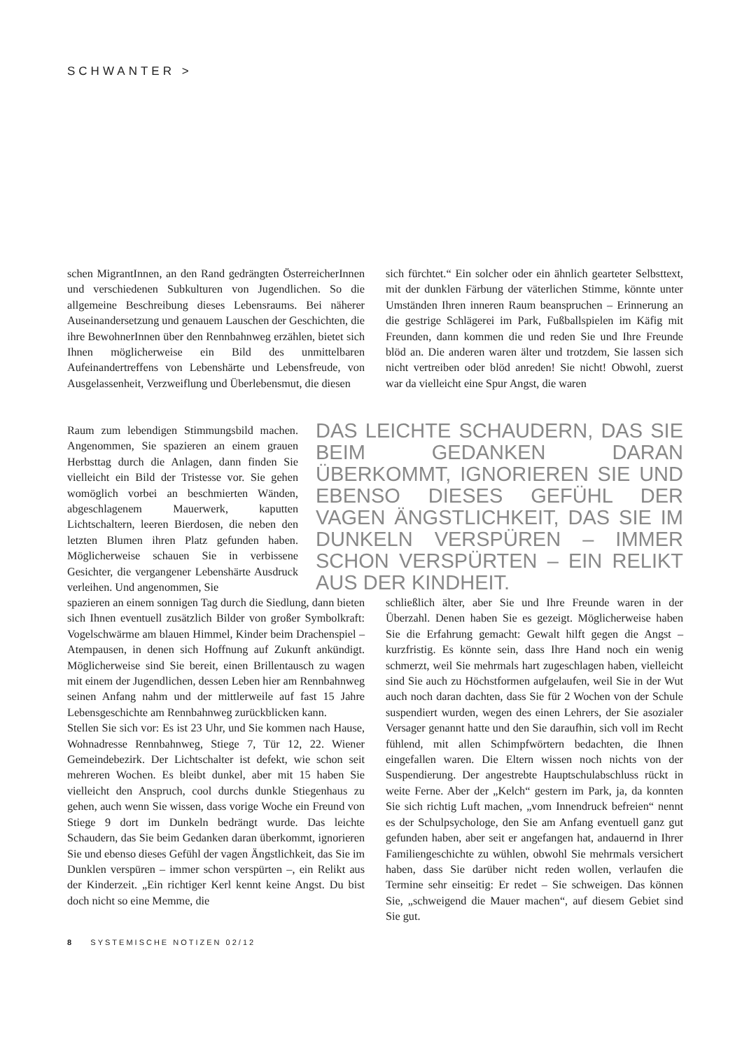SCHWANTER >
schen MigrantInnen, an den Rand gedrängten ÖsterreicherInnen und verschiedenen Subkulturen von Jugendlichen. So die allgemeine Beschreibung dieses Lebensraums. Bei näherer Auseinandersetzung und genauem Lauschen der Geschichten, die ihre BewohnerInnen über den Rennbahnweg erzählen, bietet sich Ihnen möglicherweise ein Bild des unmittelbaren Aufeinandertreffens von Lebenshärte und Lebensfreude, von Ausgelassenheit, Verzweiflung und Überlebensmut, die diesen
sich fürchtet.“ Ein solcher oder ein ähnlich gearteter Selbsttext, mit der dunklen Färbung der väterlichen Stimme, könnte unter Umständen Ihren inneren Raum beanspruchen – Erinnerung an die gestrige Schlägerei im Park, Fußballspielen im Käfig mit Freunden, dann kommen die und reden Sie und Ihre Freunde blöd an. Die anderen waren älter und trotzdem, Sie lassen sich nicht vertreiben oder blöd anreden! Sie nicht! Obwohl, zuerst war da vielleicht eine Spur Angst, die waren
Raum zum lebendigen Stimmungsbild machen. Angenommen, Sie spazieren an einem grauen Herbsttag durch die Anlagen, dann finden Sie vielleicht ein Bild der Tristesse vor. Sie gehen womöglich vorbei an beschmierten Wänden, abgeschlagenem Mauerwerk, kaputten Lichtschaltern, leeren Bierdosen, die neben den letzten Blumen ihren Platz gefunden haben. Möglicherweise schauen Sie in verbissene Gesichter, die vergangener Lebenshärte Ausdruck verleihen. Und angenommen, Sie
DAS LEICHTE SCHAUDERN, DAS SIE BEIM GEDANKEN DARAN ÜBERKOMMT, IGNORIEREN SIE UND EBENSO DIESES GEFÜHL DER VAGEN ÄNGSTLICHKEIT, DAS SIE IM DUNKELN VERSPÜREN – IMMER SCHON VERSPÜRTEN – EIN RELIKT AUS DER KINDHEIT.
spazieren an einem sonnigen Tag durch die Siedlung, dann bieten sich Ihnen eventuell zusätzlich Bilder von großer Symbolkraft: Vogelschwärme am blauen Himmel, Kinder beim Drachenspiel – Atempausen, in denen sich Hoffnung auf Zukunft ankündigt. Möglicherweise sind Sie bereit, einen Brillentausch zu wagen mit einem der Jugendlichen, dessen Leben hier am Rennbahnweg seinen Anfang nahm und der mittlerweile auf fast 15 Jahre Lebensgeschichte am Rennbahnweg zurückblicken kann.
Stellen Sie sich vor: Es ist 23 Uhr, und Sie kommen nach Hause, Wohnadresse Rennbahnweg, Stiege 7, Tür 12, 22. Wiener Gemeindebezirk. Der Lichtschalter ist defekt, wie schon seit mehreren Wochen. Es bleibt dunkel, aber mit 15 haben Sie vielleicht den Anspruch, cool durchs dunkle Stiegenhaus zu gehen, auch wenn Sie wissen, dass vorige Woche ein Freund von Stiege 9 dort im Dunkeln bedrängt wurde. Das leichte Schaudern, das Sie beim Gedanken daran überkommt, ignorieren Sie und ebenso dieses Gefühl der vagen Ängstlichkeit, das Sie im Dunklen verspüren – immer schon verspürten –, ein Relikt aus der Kinderzeit. „Ein richtiger Kerl kennt keine Angst. Du bist doch nicht so eine Memme, die
schließlich älter, aber Sie und Ihre Freunde waren in der Überzahl. Denen haben Sie es gezeigt. Möglicherweise haben Sie die Erfahrung gemacht: Gewalt hilft gegen die Angst – kurzfristig. Es könnte sein, dass Ihre Hand noch ein wenig schmerzt, weil Sie mehrmals hart zugeschlagen haben, vielleicht sind Sie auch zu Höchstformen aufgelaufen, weil Sie in der Wut auch noch daran dachten, dass Sie für 2 Wochen von der Schule suspendiert wurden, wegen des einen Lehrers, der Sie asozialer Versager genannt hatte und den Sie daraufhin, sich voll im Recht fühlend, mit allen Schimpfwörtern bedachten, die Ihnen eingefallen waren. Die Eltern wissen noch nichts von der Suspendierung. Der angestrebte Hauptschulabschluss rückt in weite Ferne. Aber der „Kelch“ gestern im Park, ja, da konnten Sie sich richtig Luft machen, „vom Innendruck befreien“ nennt es der Schulpsychologe, den Sie am Anfang eventuell ganz gut gefunden haben, aber seit er angefangen hat, andauernd in Ihrer Familiengeschichte zu wühlen, obwohl Sie mehrmals versichert haben, dass Sie darüber nicht reden wollen, verlaufen die Termine sehr einseitig: Er redet – Sie schweigen. Das können Sie, „schweigend die Mauer machen“, auf diesem Gebiet sind Sie gut.
8 SYSTEMISCHE NOTIZEN 02/12